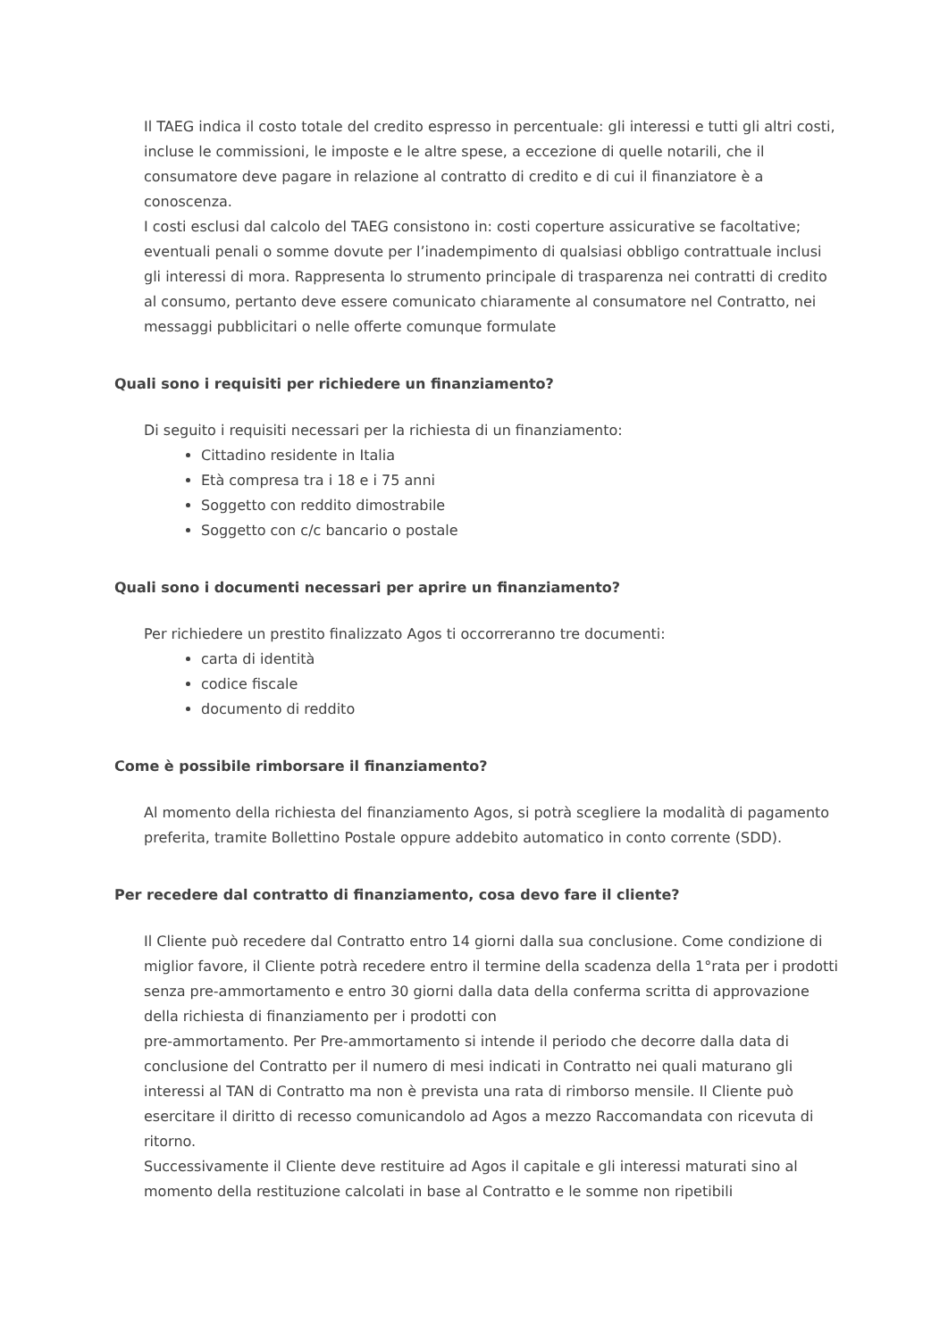Il TAEG indica il costo totale del credito espresso in percentuale: gli interessi e tutti gli altri costi, incluse le commissioni, le imposte e le altre spese, a eccezione di quelle notarili, che il consumatore deve pagare in relazione al contratto di credito e di cui il finanziatore è a conoscenza.
I costi esclusi dal calcolo del TAEG consistono in: costi coperture assicurative se facoltative; eventuali penali o somme dovute per l’inadempimento di qualsiasi obbligo contrattuale inclusi gli interessi di mora. Rappresenta lo strumento principale di trasparenza nei contratti di credito al consumo, pertanto deve essere comunicato chiaramente al consumatore nel Contratto, nei messaggi pubblicitari o nelle offerte comunque formulate
Quali sono i requisiti per richiedere un finanziamento?
Di seguito i requisiti necessari per la richiesta di un finanziamento:
Cittadino residente in Italia
Età compresa tra i 18 e i 75 anni
Soggetto con reddito dimostrabile
Soggetto con c/c bancario o postale
Quali sono i documenti necessari per aprire un finanziamento?
Per richiedere un prestito finalizzato Agos ti occorreranno tre documenti:
carta di identità
codice fiscale
documento di reddito
Come è possibile rimborsare il finanziamento?
Al momento della richiesta del finanziamento Agos, si potrà scegliere la modalità di pagamento preferita, tramite Bollettino Postale oppure addebito automatico in conto corrente (SDD).
Per recedere dal contratto di finanziamento, cosa devo fare il cliente?
Il Cliente può recedere dal Contratto entro 14 giorni dalla sua conclusione. Come condizione di miglior favore, il Cliente potrà recedere entro il termine della scadenza della 1°rata per i prodotti senza pre-ammortamento e entro 30 giorni dalla data della conferma scritta di approvazione della richiesta di finanziamento per i prodotti con
pre-ammortamento. Per Pre-ammortamento si intende il periodo che decorre dalla data di conclusione del Contratto per il numero di mesi indicati in Contratto nei quali maturano gli interessi al TAN di Contratto ma non è prevista una rata di rimborso mensile. Il Cliente può esercitare il diritto di recesso comunicandolo ad Agos a mezzo Raccomandata con ricevuta di ritorno.
Successivamente il Cliente deve restituire ad Agos il capitale e gli interessi maturati sino al momento della restituzione calcolati in base al Contratto e le somme non ripetibili